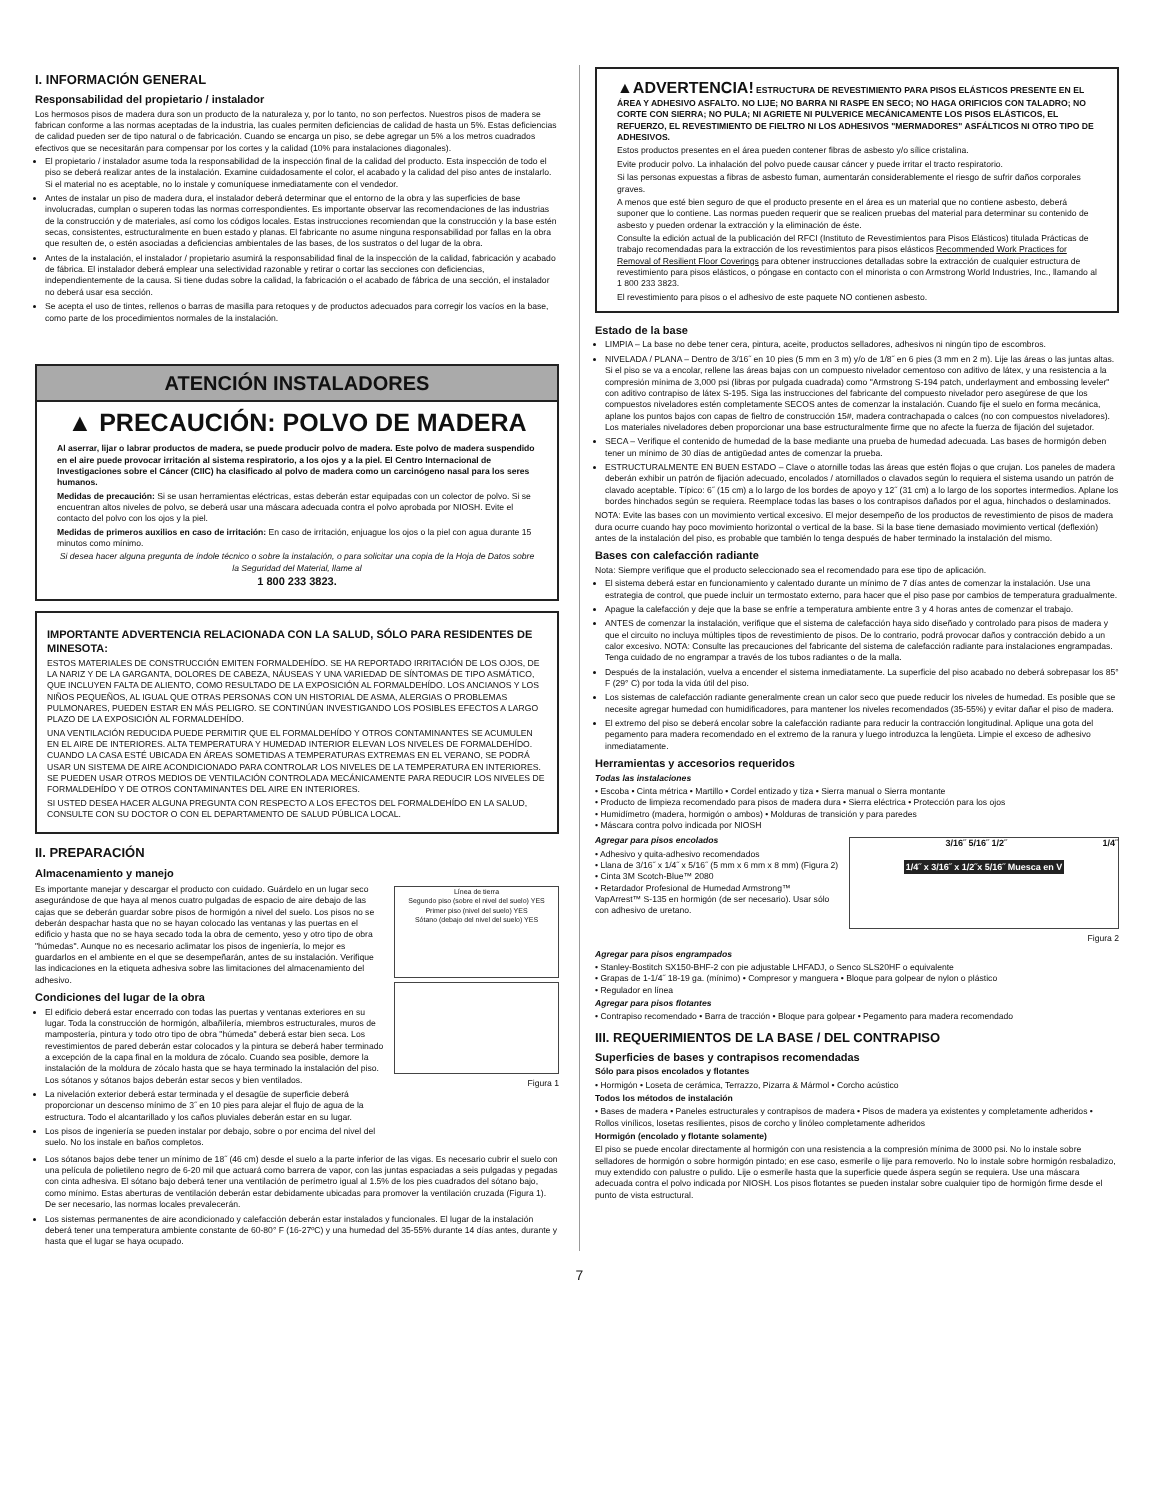I. INFORMACIÓN GENERAL
Responsabilidad del propietario / instalador
Los hermosos pisos de madera dura son un producto de la naturaleza y, por lo tanto, no son perfectos. Nuestros pisos de madera se fabrican conforme a las normas aceptadas de la industria, las cuales permiten deficiencias de calidad de hasta un 5%. Estas deficiencias de calidad pueden ser de tipo natural o de fabricación. Cuando se encarga un piso, se debe agregar un 5% a los metros cuadrados efectivos que se necesitarán para compensar por los cortes y la calidad (10% para instalaciones diagonales).
El propietario / instalador asume toda la responsabilidad de la inspección final de la calidad del producto. Esta inspección de todo el piso se deberá realizar antes de la instalación. Examine cuidadosamente el color, el acabado y la calidad del piso antes de instalarlo. Si el material no es aceptable, no lo instale y comuníquese inmediatamente con el vendedor.
Antes de instalar un piso de madera dura, el instalador deberá determinar que el entorno de la obra y las superficies de base involucradas, cumplan o superen todas las normas correspondientes. Es importante observar las recomendaciones de las industrias de la construcción y de materiales, así como los códigos locales. Estas instrucciones recomiendan que la construcción y la base estén secas, consistentes, estructuralmente en buen estado y planas. El fabricante no asume ninguna responsabilidad por fallas en la obra que resulten de, o estén asociadas a deficiencias ambientales de las bases, de los sustratos o del lugar de la obra.
Antes de la instalación, el instalador / propietario asumirá la responsabilidad final de la inspección de la calidad, fabricación y acabado de fábrica. El instalador deberá emplear una selectividad razonable y retirar o cortar las secciones con deficiencias, independientemente de la causa. Si tiene dudas sobre la calidad, la fabricación o el acabado de fábrica de una sección, el instalador no deberá usar esa sección.
Se acepta el uso de tintes, rellenos o barras de masilla para retoques y de productos adecuados para corregir los vacíos en la base, como parte de los procedimientos normales de la instalación.
ATENCIÓN INSTALADORES
▲ PRECAUCIÓN: POLVO DE MADERA
Al aserrar, lijar o labrar productos de madera, se puede producir polvo de madera. Este polvo de madera suspendido en el aire puede provocar irritación al sistema respiratorio, a los ojos y a la piel. El Centro Internacional de Investigaciones sobre el Cáncer (CIIC) ha clasificado al polvo de madera como un carcinógeno nasal para los seres humanos.
Medidas de precaución: Si se usan herramientas eléctricas, estas deberán estar equipadas con un colector de polvo. Si se encuentran altos niveles de polvo, se deberá usar una máscara adecuada contra el polvo aprobada por NIOSH. Evite el contacto del polvo con los ojos y la piel.
Medidas de primeros auxilios en caso de irritación: En caso de irritación, enjuague los ojos o la piel con agua durante 15 minutos como mínimo.
Si desea hacer alguna pregunta de índole técnico o sobre la instalación, o para solicitar una copia de la Hoja de Datos sobre la Seguridad del Material, llame al
1 800 233 3823.
IMPORTANTE ADVERTENCIA RELACIONADA CON LA SALUD, SÓLO PARA RESIDENTES DE MINESOTA:
ESTOS MATERIALES DE CONSTRUCCIÓN EMITEN FORMALDEHÍDO. SE HA REPORTADO IRRITACIÓN DE LOS OJOS, DE LA NARIZ Y DE LA GARGANTA, DOLORES DE CABEZA, NÁUSEAS Y UNA VARIEDAD DE SÍNTOMAS DE TIPO ASMÁTICO, QUE INCLUYEN FALTA DE ALIENTO, COMO RESULTADO DE LA EXPOSICIÓN AL FORMALDEHÍDO. LOS ANCIANOS Y LOS NIÑOS PEQUEÑOS, AL IGUAL QUE OTRAS PERSONAS CON UN HISTORIAL DE ASMA, ALERGIAS O PROBLEMAS PULMONARES, PUEDEN ESTAR EN MÁS PELIGRO. SE CONTINÚAN INVESTIGANDO LOS POSIBLES EFECTOS A LARGO PLAZO DE LA EXPOSICIÓN AL FORMALDEHÍDO.
UNA VENTILACIÓN REDUCIDA PUEDE PERMITIR QUE EL FORMALDEHÍDO Y OTROS CONTAMINANTES SE ACUMULEN EN EL AIRE DE INTERIORES. ALTA TEMPERATURA Y HUMEDAD INTERIOR ELEVAN LOS NIVELES DE FORMALDEHÍDO. CUANDO LA CASA ESTÉ UBICADA EN ÁREAS SOMETIDAS A TEMPERATURAS EXTREMAS EN EL VERANO, SE PODRÁ USAR UN SISTEMA DE AIRE ACONDICIONADO PARA CONTROLAR LOS NIVELES DE LA TEMPERATURA EN INTERIORES. SE PUEDEN USAR OTROS MEDIOS DE VENTILACIÓN CONTROLADA MECÁNICAMENTE PARA REDUCIR LOS NIVELES DE FORMALDEHÍDO Y DE OTROS CONTAMINANTES DEL AIRE EN INTERIORES.
SI USTED DESEA HACER ALGUNA PREGUNTA CON RESPECTO A LOS EFECTOS DEL FORMALDEHÍDO EN LA SALUD, CONSULTE CON SU DOCTOR O CON EL DEPARTAMENTO DE SALUD PÚBLICA LOCAL.
II. PREPARACIÓN
Almacenamiento y manejo
Es importante manejar y descargar el producto con cuidado. Guárdelo en un lugar seco asegurándose de que haya al menos cuatro pulgadas de espacio de aire debajo de las cajas que se deberán guardar sobre pisos de hormigón a nivel del suelo. Los pisos no se deberán despachar hasta que no se hayan colocado las ventanas y las puertas en el edificio y hasta que no se haya secado toda la obra de cemento, yeso y otro tipo de obra "húmedas". Aunque no es necesario aclimatar los pisos de ingeniería, lo mejor es guardarlos en el ambiente en el que se desempeñarán, antes de su instalación. Verifique las indicaciones en la etiqueta adhesiva sobre las limitaciones del almacenamiento del adhesivo.
Condiciones del lugar de la obra
El edificio deberá estar encerrado con todas las puertas y ventanas exteriores en su lugar. Toda la construcción de hormigón, albañilería, miembros estructurales, muros de mampostería, pintura y todo otro tipo de obra "húmeda" deberá estar bien seca. Los revestimientos de pared deberán estar colocados y la pintura se deberá haber terminado a excepción de la capa final en la moldura de zócalo. Cuando sea posible, demore la instalación de la moldura de zócalo hasta que se haya terminado la instalación del piso. Los sótanos y sótanos bajos deberán estar secos y bien ventilados.
La nivelación exterior deberá estar terminada y el desagüe de superficie deberá proporcionar un descenso mínimo de 3˝ en 10 pies para alejar el flujo de agua de la estructura. Todo el alcantarillado y los caños pluviales deberán estar en su lugar.
Los pisos de ingeniería se pueden instalar por debajo, sobre o por encima del nivel del suelo. No los instale en baños completos.
Línea de tierra
Segundo piso (sobre el nivel del suelo) YES
Primer piso (nivel del suelo) YES
Sótano (debajo del nivel del suelo) YES
Figura 1
Los sótanos bajos debe tener un mínimo de 18˝ (46 cm) desde el suelo a la parte inferior de las vigas. Es necesario cubrir el suelo con una película de polietileno negro de 6-20 mil que actuará como barrera de vapor, con las juntas espaciadas a seis pulgadas y pegadas con cinta adhesiva. El sótano bajo deberá tener una ventilación de perímetro igual al 1.5% de los pies cuadrados del sótano bajo, como mínimo. Estas aberturas de ventilación deberán estar debidamente ubicadas para promover la ventilación cruzada (Figura 1). De ser necesario, las normas locales prevalecerán.
Los sistemas permanentes de aire acondicionado y calefacción deberán estar instalados y funcionales. El lugar de la instalación deberá tener una temperatura ambiente constante de 60-80° F (16-27ºC) y una humedad del 35-55% durante 14 días antes, durante y hasta que el lugar se haya ocupado.
▲ADVERTENCIA! ESTRUCTURA DE REVESTIMIENTO PARA PISOS ELÁSTICOS PRESENTE EN EL ÁREA Y ADHESIVO ASFALTO. NO LIJE; NO BARRA NI RASPE EN SECO; NO HAGA ORIFICIOS CON TALADRO; NO CORTE CON SIERRA; NO PULA; NI AGRIETE NI PULVERICE MECÁNICAMENTE LOS PISOS ELÁSTICOS, EL REFUERZO, EL REVESTIMIENTO DE FIELTRO NI LOS ADHESIVOS "MERMADORES" ASFÁLTICOS NI OTRO TIPO DE ADHESIVOS.
Estos productos presentes en el área pueden contener fibras de asbesto y/o sílice cristalina.
Evite producir polvo. La inhalación del polvo puede causar cáncer y puede irritar el tracto respiratorio.
Si las personas expuestas a fibras de asbesto fuman, aumentarán considerablemente el riesgo de sufrir daños corporales graves.
A menos que esté bien seguro de que el producto presente en el área es un material que no contiene asbesto, deberá suponer que lo contiene. Las normas pueden requerir que se realicen pruebas del material para determinar su contenido de asbesto y pueden ordenar la extracción y la eliminación de éste.
Consulte la edición actual de la publicación del RFCI (Instituto de Revestimientos para Pisos Elásticos) titulada Prácticas de trabajo recomendadas para la extracción de los revestimientos para pisos elásticos Recommended Work Practices for Removal of Resilient Floor Coverings para obtener instrucciones detalladas sobre la extracción de cualquier estructura de revestimiento para pisos elásticos, o póngase en contacto con el minorista o con Armstrong World Industries, Inc., llamando al 1 800 233 3823.
El revestimiento para pisos o el adhesivo de este paquete NO contienen asbesto.
Estado de la base
LIMPIA – La base no debe tener cera, pintura, aceite, productos selladores, adhesivos ni ningún tipo de escombros.
NIVELADA / PLANA – Dentro de 3/16˝ en 10 pies (5 mm en 3 m) y/o de 1/8˝ en 6 pies (3 mm en 2 m). Lije las áreas o las juntas altas. Si el piso se va a encolar, rellene las áreas bajas con un compuesto nivelador cementoso con aditivo de látex, y una resistencia a la compresión mínima de 3,000 psi (libras por pulgada cuadrada) como "Armstrong S-194 patch, underlayment and embossing leveler" con aditivo contrapiso de látex S-195. Siga las instrucciones del fabricante del compuesto nivelador pero asegúrese de que los compuestos niveladores estén completamente SECOS antes de comenzar la instalación. Cuando fije el suelo en forma mecánica, aplane los puntos bajos con capas de fieltro de construcción 15#, madera contrachapada o calces (no con compuestos niveladores). Los materiales niveladores deben proporcionar una base estructuralmente firme que no afecte la fuerza de fijación del sujetador.
SECA – Verifique el contenido de humedad de la base mediante una prueba de humedad adecuada. Las bases de hormigón deben tener un mínimo de 30 días de antigüedad antes de comenzar la prueba.
ESTRUCTURALMENTE EN BUEN ESTADO – Clave o atornille todas las áreas que estén flojas o que crujan. Los paneles de madera deberán exhibir un patrón de fijación adecuado, encolados / atornillados o clavados según lo requiera el sistema usando un patrón de clavado aceptable. Típico: 6˝ (15 cm) a lo largo de los bordes de apoyo y 12˝ (31 cm) a lo largo de los soportes intermedios. Aplane los bordes hinchados según se requiera. Reemplace todas las bases o los contrapisos dañados por el agua, hinchados o deslaminados.
NOTA: Evite las bases con un movimiento vertical excesivo. El mejor desempeño de los productos de revestimiento de pisos de madera dura ocurre cuando hay poco movimiento horizontal o vertical de la base. Si la base tiene demasiado movimiento vertical (deflexión) antes de la instalación del piso, es probable que también lo tenga después de haber terminado la instalación del mismo.
Bases con calefacción radiante
Nota: Siempre verifique que el producto seleccionado sea el recomendado para ese tipo de aplicación.
El sistema deberá estar en funcionamiento y calentado durante un mínimo de 7 días antes de comenzar la instalación. Use una estrategia de control, que puede incluir un termostato externo, para hacer que el piso pase por cambios de temperatura gradualmente.
Apague la calefacción y deje que la base se enfríe a temperatura ambiente entre 3 y 4 horas antes de comenzar el trabajo.
ANTES de comenzar la instalación, verifique que el sistema de calefacción haya sido diseñado y controlado para pisos de madera y que el circuito no incluya múltiples tipos de revestimiento de pisos. De lo contrario, podrá provocar daños y contracción debido a un calor excesivo. NOTA: Consulte las precauciones del fabricante del sistema de calefacción radiante para instalaciones engrampadas. Tenga cuidado de no engrampar a través de los tubos radiantes o de la malla.
Después de la instalación, vuelva a encender el sistema inmediatamente. La superficie del piso acabado no deberá sobrepasar los 85° F (29° C) por toda la vida útil del piso.
Los sistemas de calefacción radiante generalmente crean un calor seco que puede reducir los niveles de humedad. Es posible que se necesite agregar humedad con humidificadores, para mantener los niveles recomendados (35-55%) y evitar dañar el piso de madera.
El extremo del piso se deberá encolar sobre la calefacción radiante para reducir la contracción longitudinal. Aplique una gota del pegamento para madera recomendado en el extremo de la ranura y luego introduzca la lengüeta. Limpie el exceso de adhesivo inmediatamente.
Herramientas y accesorios requeridos
Todas las instalaciones
• Escoba • Cinta métrica • Martillo • Cordel entizado y tiza • Sierra manual o Sierra montante
• Producto de limpieza recomendado para pisos de madera dura • Sierra eléctrica • Protección para los ojos
• Humidímetro (madera, hormigón o ambos) • Molduras de transición y para paredes
• Máscara contra polvo indicada por NIOSH
Agregar para pisos encolados
• Adhesivo y quita-adhesivo recomendados
• Llana de 3/16˝ x 1/4˝ x 5/16˝ (5 mm x 6 mm x 8 mm) (Figura 2)
• Cinta 3M Scotch-Blue™ 2080
• Retardador Profesional de Humedad Armstrong™ VapArrest™ S-135 en hormigón (de ser necesario). Usar sólo con adhesivo de uretano.
3/16˝ 5/16˝ 1/2˝ 1/4˝
1/4˝ x 3/16˝ x 1/2˝x 5/16˝ Muesca en V
Figura 2
Agregar para pisos engrampados
• Stanley-Bostitch SX150-BHF-2 con pie adjustable LHFADJ, o Senco SLS20HF o equivalente
• Grapas de 1-1/4˝ 18-19 ga. (mínimo) • Compresor y manguera • Bloque para golpear de nylon o plástico
• Regulador en línea
Agregar para pisos flotantes
• Contrapiso recomendado • Barra de tracción • Bloque para golpear • Pegamento para madera recomendado
III. REQUERIMIENTOS DE LA BASE / DEL CONTRAPISO
Superficies de bases y contrapisos recomendadas
Sólo para pisos encolados y flotantes
• Hormigón • Loseta de cerámica, Terrazzo, Pizarra & Mármol • Corcho acústico
Todos los métodos de instalación
• Bases de madera • Paneles estructurales y contrapisos de madera • Pisos de madera ya existentes y completamente adheridos • Rollos vinílicos, losetas resilientes, pisos de corcho y linóleo completamente adheridos
Hormigón (encolado y flotante solamente)
El piso se puede encolar directamente al hormigón con una resistencia a la compresión mínima de 3000 psi. No lo instale sobre selladores de hormigón o sobre hormigón pintado; en ese caso, esmerile o lije para removerlo. No lo instale sobre hormigón resbaladizo, muy extendido con palustre o pulido. Lije o esmerile hasta que la superficie quede áspera según se requiera. Use una máscara adecuada contra el polvo indicada por NIOSH. Los pisos flotantes se pueden instalar sobre cualquier tipo de hormigón firme desde el punto de vista estructural.
7